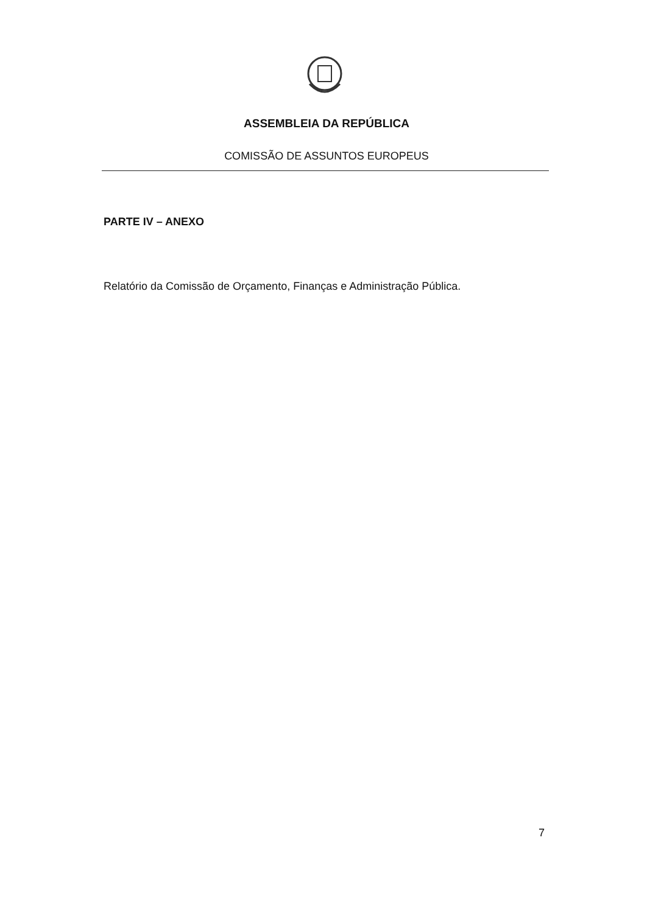ASSEMBLEIA DA REPÚBLICA
COMISSÃO DE ASSUNTOS EUROPEUS
PARTE IV – ANEXO
Relatório da Comissão de Orçamento, Finanças e Administração Pública.
7